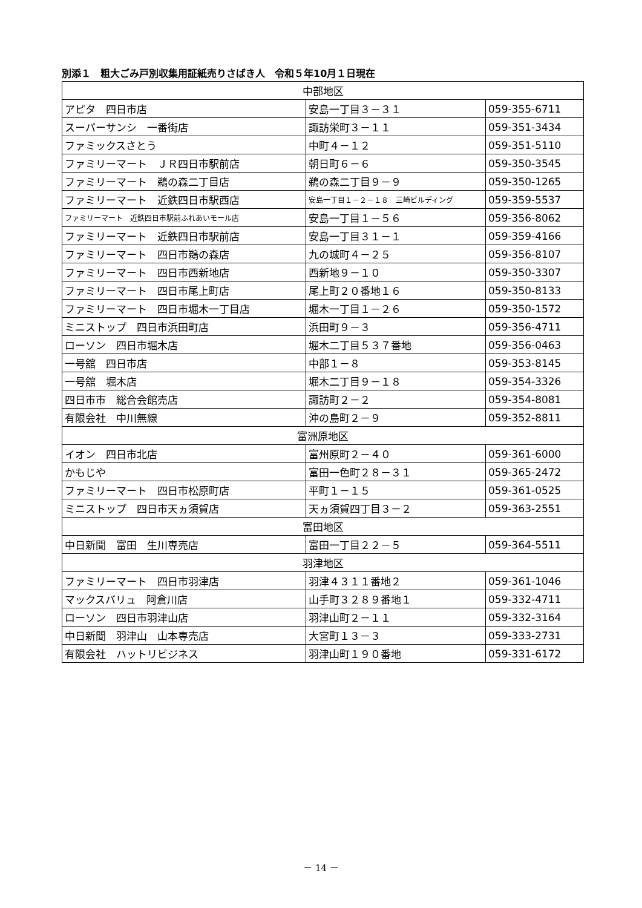別添１　粗大ごみ戸別収集用証紙売りさばき人　令和５年10月１日現在
| 中部地区 | | |
| --- | --- | --- |
| アピタ 四日市店 | 安島一丁目３－３１ | 059-355-6711 |
| スーパーサンシ 一番街店 | 諏訪栄町３－１１ | 059-351-3434 |
| ファミックスさとう | 中町４－１２ | 059-351-5110 |
| ファミリーマート ＪＲ四日市駅前店 | 朝日町６－６ | 059-350-3545 |
| ファミリーマート 鵜の森二丁目店 | 鵜の森二丁目９－９ | 059-350-1265 |
| ファミリーマート 近鉄四日市駅西店 | 安島一丁目１－２－１８ 三崎ビルディング | 059-359-5537 |
| ファミリーマート 近鉄四日市駅前ふれあいモール店 | 安島一丁目１－５６ | 059-356-8062 |
| ファミリーマート 近鉄四日市駅前店 | 安島一丁目３１－１ | 059-359-4166 |
| ファミリーマート 四日市鵜の森店 | 九の城町４－２５ | 059-356-8107 |
| ファミリーマート 四日市西新地店 | 西新地９－１０ | 059-350-3307 |
| ファミリーマート 四日市尾上町店 | 尾上町２０番地１６ | 059-350-8133 |
| ファミリーマート 四日市堀木一丁目店 | 堀木一丁目１－２６ | 059-350-1572 |
| ミニストップ 四日市浜田町店 | 浜田町９－３ | 059-356-4711 |
| ローソン 四日市堀木店 | 堀木二丁目５３７番地 | 059-356-0463 |
| 一号舘 四日市店 | 中部１－８ | 059-353-8145 |
| 一号舘 堀木店 | 堀木二丁目９－１８ | 059-354-3326 |
| 四日市市 総合会館売店 | 諏訪町２－２ | 059-354-8081 |
| 有限会社 中川無線 | 沖の島町２－９ | 059-352-8811 |
| 富洲原地区 | | |
| イオン 四日市北店 | 富州原町２－４０ | 059-361-6000 |
| かもじや | 富田一色町２８－３１ | 059-365-2472 |
| ファミリーマート 四日市松原町店 | 平町１－１５ | 059-361-0525 |
| ミニストップ 四日市天ヵ須賀店 | 天ヵ須賀四丁目３－２ | 059-363-2551 |
| 富田地区 | | |
| 中日新聞 富田 生川専売店 | 富田一丁目２２－５ | 059-364-5511 |
| 羽津地区 | | |
| ファミリーマート 四日市羽津店 | 羽津４３１１番地２ | 059-361-1046 |
| マックスバリュ 阿倉川店 | 山手町３２８９番地１ | 059-332-4711 |
| ローソン 四日市羽津山店 | 羽津山町２－１１ | 059-332-3164 |
| 中日新聞 羽津山 山本専売店 | 大宮町１３－３ | 059-333-2731 |
| 有限会社 ハットリビジネス | 羽津山町１９０番地 | 059-331-6172 |
－ 14 －